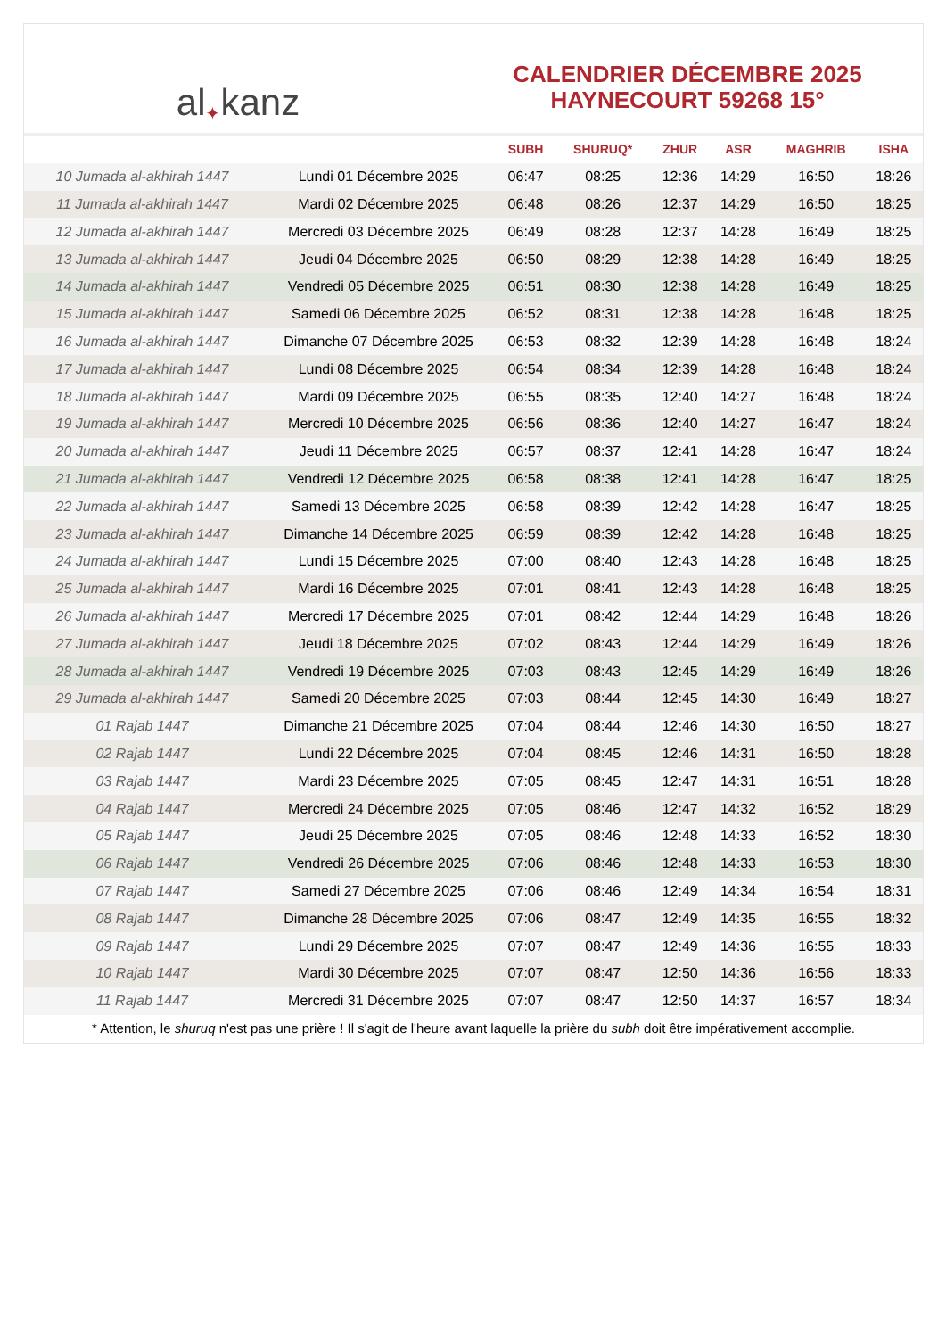al ✦ kanz
CALENDRIER DÉCEMBRE 2025
HAYNECOURT 59268 15°
| | | SUBH | SHURUQ* | ZHUR | ASR | MAGHRIB | ISHA |
| --- | --- | --- | --- | --- | --- | --- | --- |
| 10 Jumada al-akhirah 1447 | Lundi 01 Décembre 2025 | 06:47 | 08:25 | 12:36 | 14:29 | 16:50 | 18:26 |
| 11 Jumada al-akhirah 1447 | Mardi 02 Décembre 2025 | 06:48 | 08:26 | 12:37 | 14:29 | 16:50 | 18:25 |
| 12 Jumada al-akhirah 1447 | Mercredi 03 Décembre 2025 | 06:49 | 08:28 | 12:37 | 14:28 | 16:49 | 18:25 |
| 13 Jumada al-akhirah 1447 | Jeudi 04 Décembre 2025 | 06:50 | 08:29 | 12:38 | 14:28 | 16:49 | 18:25 |
| 14 Jumada al-akhirah 1447 | Vendredi 05 Décembre 2025 | 06:51 | 08:30 | 12:38 | 14:28 | 16:49 | 18:25 |
| 15 Jumada al-akhirah 1447 | Samedi 06 Décembre 2025 | 06:52 | 08:31 | 12:38 | 14:28 | 16:48 | 18:25 |
| 16 Jumada al-akhirah 1447 | Dimanche 07 Décembre 2025 | 06:53 | 08:32 | 12:39 | 14:28 | 16:48 | 18:24 |
| 17 Jumada al-akhirah 1447 | Lundi 08 Décembre 2025 | 06:54 | 08:34 | 12:39 | 14:28 | 16:48 | 18:24 |
| 18 Jumada al-akhirah 1447 | Mardi 09 Décembre 2025 | 06:55 | 08:35 | 12:40 | 14:27 | 16:48 | 18:24 |
| 19 Jumada al-akhirah 1447 | Mercredi 10 Décembre 2025 | 06:56 | 08:36 | 12:40 | 14:27 | 16:47 | 18:24 |
| 20 Jumada al-akhirah 1447 | Jeudi 11 Décembre 2025 | 06:57 | 08:37 | 12:41 | 14:28 | 16:47 | 18:24 |
| 21 Jumada al-akhirah 1447 | Vendredi 12 Décembre 2025 | 06:58 | 08:38 | 12:41 | 14:28 | 16:47 | 18:25 |
| 22 Jumada al-akhirah 1447 | Samedi 13 Décembre 2025 | 06:58 | 08:39 | 12:42 | 14:28 | 16:47 | 18:25 |
| 23 Jumada al-akhirah 1447 | Dimanche 14 Décembre 2025 | 06:59 | 08:39 | 12:42 | 14:28 | 16:48 | 18:25 |
| 24 Jumada al-akhirah 1447 | Lundi 15 Décembre 2025 | 07:00 | 08:40 | 12:43 | 14:28 | 16:48 | 18:25 |
| 25 Jumada al-akhirah 1447 | Mardi 16 Décembre 2025 | 07:01 | 08:41 | 12:43 | 14:28 | 16:48 | 18:25 |
| 26 Jumada al-akhirah 1447 | Mercredi 17 Décembre 2025 | 07:01 | 08:42 | 12:44 | 14:29 | 16:48 | 18:26 |
| 27 Jumada al-akhirah 1447 | Jeudi 18 Décembre 2025 | 07:02 | 08:43 | 12:44 | 14:29 | 16:49 | 18:26 |
| 28 Jumada al-akhirah 1447 | Vendredi 19 Décembre 2025 | 07:03 | 08:43 | 12:45 | 14:29 | 16:49 | 18:26 |
| 29 Jumada al-akhirah 1447 | Samedi 20 Décembre 2025 | 07:03 | 08:44 | 12:45 | 14:30 | 16:49 | 18:27 |
| 01 Rajab 1447 | Dimanche 21 Décembre 2025 | 07:04 | 08:44 | 12:46 | 14:30 | 16:50 | 18:27 |
| 02 Rajab 1447 | Lundi 22 Décembre 2025 | 07:04 | 08:45 | 12:46 | 14:31 | 16:50 | 18:28 |
| 03 Rajab 1447 | Mardi 23 Décembre 2025 | 07:05 | 08:45 | 12:47 | 14:31 | 16:51 | 18:28 |
| 04 Rajab 1447 | Mercredi 24 Décembre 2025 | 07:05 | 08:46 | 12:47 | 14:32 | 16:52 | 18:29 |
| 05 Rajab 1447 | Jeudi 25 Décembre 2025 | 07:05 | 08:46 | 12:48 | 14:33 | 16:52 | 18:30 |
| 06 Rajab 1447 | Vendredi 26 Décembre 2025 | 07:06 | 08:46 | 12:48 | 14:33 | 16:53 | 18:30 |
| 07 Rajab 1447 | Samedi 27 Décembre 2025 | 07:06 | 08:46 | 12:49 | 14:34 | 16:54 | 18:31 |
| 08 Rajab 1447 | Dimanche 28 Décembre 2025 | 07:06 | 08:47 | 12:49 | 14:35 | 16:55 | 18:32 |
| 09 Rajab 1447 | Lundi 29 Décembre 2025 | 07:07 | 08:47 | 12:49 | 14:36 | 16:55 | 18:33 |
| 10 Rajab 1447 | Mardi 30 Décembre 2025 | 07:07 | 08:47 | 12:50 | 14:36 | 16:56 | 18:33 |
| 11 Rajab 1447 | Mercredi 31 Décembre 2025 | 07:07 | 08:47 | 12:50 | 14:37 | 16:57 | 18:34 |
* Attention, le shuruq n'est pas une prière ! Il s'agit de l'heure avant laquelle la prière du subh doit être impérativement accomplie.